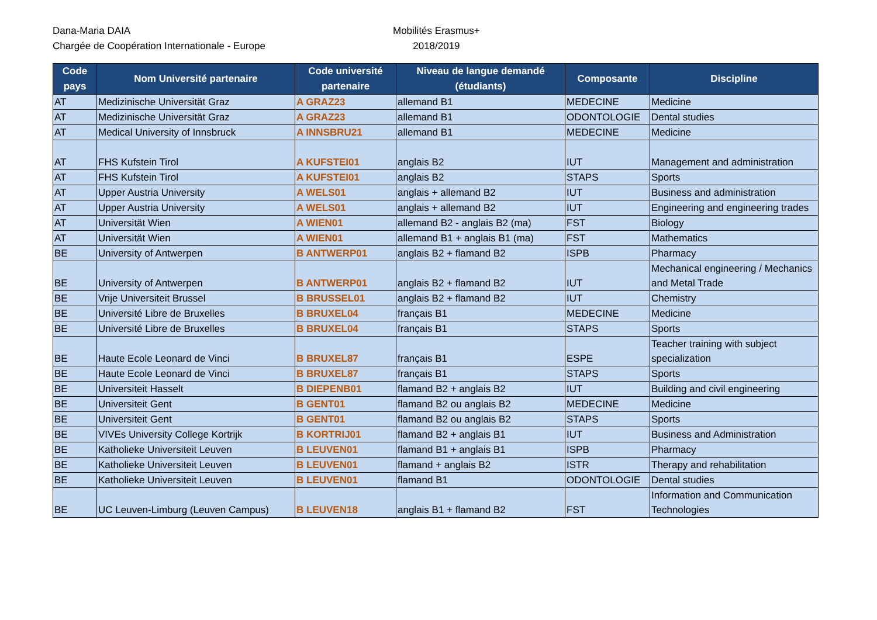Dana-Maria DAIA
Chargée de Coopération Internationale - Europe
Mobilités Erasmus+
2018/2019
| Code pays | Nom Université partenaire | Code université partenaire | Niveau de langue demandé (étudiants) | Composante | Discipline |
| --- | --- | --- | --- | --- | --- |
| AT | Medizinische Universität Graz | A GRAZ23 | allemand B1 | MEDECINE | Medicine |
| AT | Medizinische Universität Graz | A GRAZ23 | allemand B1 | ODONTOLOGIE | Dental studies |
| AT | Medical University of Innsbruck | A INNSBRU21 | allemand B1 | MEDECINE | Medicine |
| AT | FHS Kufstein Tirol | A KUFSTEI01 | anglais B2 | IUT | Management and administration |
| AT | FHS Kufstein Tirol | A KUFSTEI01 | anglais B2 | STAPS | Sports |
| AT | Upper Austria University | A WELS01 | anglais + allemand B2 | IUT | Business and administration |
| AT | Upper Austria University | A WELS01 | anglais + allemand B2 | IUT | Engineering and engineering trades |
| AT | Universität Wien | A WIEN01 | allemand B2 - anglais B2 (ma) | FST | Biology |
| AT | Universität Wien | A WIEN01 | allemand B1 + anglais B1 (ma) | FST | Mathematics |
| BE | University of Antwerpen | B ANTWERP01 | anglais B2 + flamand B2 | ISPB | Pharmacy |
| BE | University of Antwerpen | B ANTWERP01 | anglais B2 + flamand B2 | IUT | Mechanical engineering / Mechanics and Metal Trade |
| BE | Vrije Universiteit Brussel | B BRUSSEL01 | anglais B2 + flamand B2 | IUT | Chemistry |
| BE | Université Libre de Bruxelles | B BRUXEL04 | français B1 | MEDECINE | Medicine |
| BE | Université Libre de Bruxelles | B BRUXEL04 | français B1 | STAPS | Sports |
| BE | Haute Ecole Leonard de Vinci | B BRUXEL87 | français B1 | ESPE | Teacher training with subject specialization |
| BE | Haute Ecole Leonard de Vinci | B BRUXEL87 | français B1 | STAPS | Sports |
| BE | Universiteit Hasselt | B DIEPENB01 | flamand B2 + anglais B2 | IUT | Building and civil engineering |
| BE | Universiteit Gent | B GENT01 | flamand B2 ou anglais B2 | MEDECINE | Medicine |
| BE | Universiteit Gent | B GENT01 | flamand B2 ou anglais B2 | STAPS | Sports |
| BE | VIVEs University College Kortrijk | B KORTRIJ01 | flamand B2 + anglais B1 | IUT | Business and Administration |
| BE | Katholieke Universiteit Leuven | B LEUVEN01 | flamand B1 + anglais B1 | ISPB | Pharmacy |
| BE | Katholieke Universiteit Leuven | B LEUVEN01 | flamand + anglais B2 | ISTR | Therapy and rehabilitation |
| BE | Katholieke Universiteit Leuven | B LEUVEN01 | flamand B1 | ODONTOLOGIE | Dental studies |
| BE | UC Leuven-Limburg (Leuven Campus) | B LEUVEN18 | anglais B1 + flamand B2 | FST | Information and Communication Technologies |